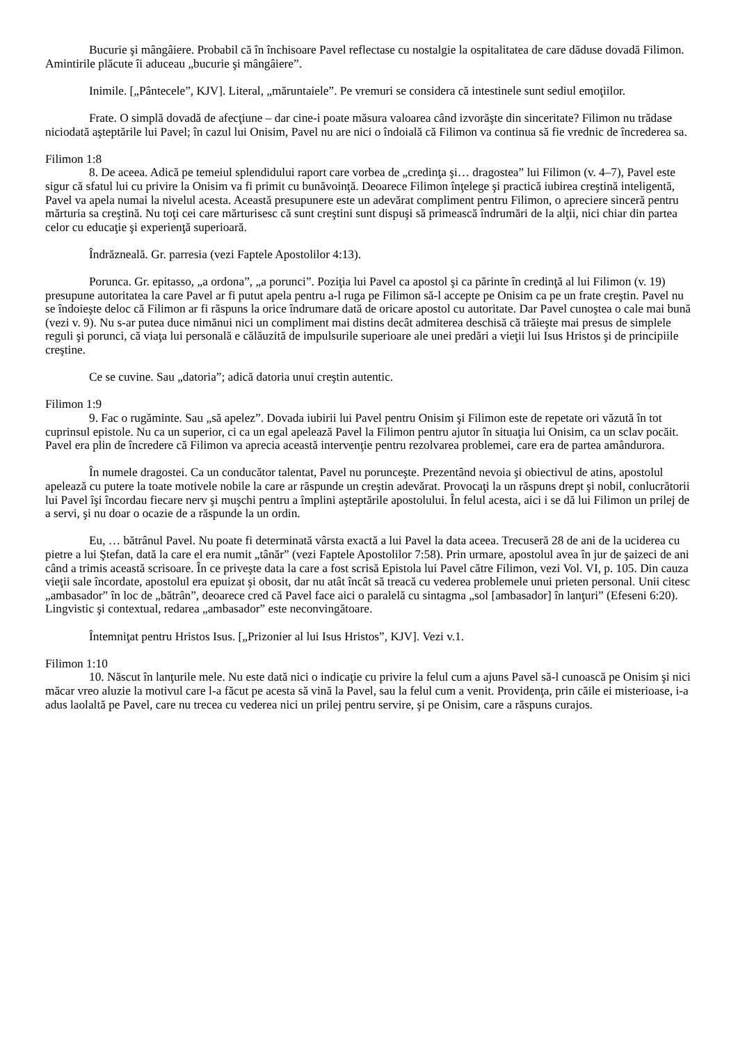Bucurie şi mângâiere. Probabil că în închisoare Pavel reflectase cu nostalgie la ospitalitatea de care dăduse dovadă Filimon. Amintirile plăcute îi aduceau „bucurie şi mângâiere”.
Inimile. [„Pântecele”, KJV]. Literal, „măruntaiele”. Pe vremuri se considera că intestinele sunt sediul emoţiilor.
Frate. O simplă dovadă de afecţiune – dar cine-i poate măsura valoarea când izvorăşte din sinceritate? Filimon nu trădase niciodată aşteptările lui Pavel; în cazul lui Onisim, Pavel nu are nici o îndoială că Filimon va continua să fie vrednic de încrederea sa.
Filimon 1:8
8. De aceea. Adică pe temeiul splendidului raport care vorbea de „credinţa şi… dragostea” lui Filimon (v. 4–7), Pavel este sigur că sfatul lui cu privire la Onisim va fi primit cu bunăvoinţă. Deoarece Filimon înţelege şi practică iubirea creştină inteligentă, Pavel va apela numai la nivelul acesta. Această presupunere este un adevărat compliment pentru Filimon, o apreciere sinceră pentru mărturia sa creştină. Nu toţi cei care mărturisesc că sunt creştini sunt dispuşi să primească îndrumări de la alţii, nici chiar din partea celor cu educaţie şi experienţă superioară.
Îndrăzneală. Gr. parresia (vezi Faptele Apostolilor 4:13).
Porunca. Gr. epitasso, „a ordona”, „a porunci”. Poziţia lui Pavel ca apostol şi ca părinte în credinţă al lui Filimon (v. 19) presupune autoritatea la care Pavel ar fi putut apela pentru a-l ruga pe Filimon să-l accepte pe Onisim ca pe un frate creştin. Pavel nu se îndoieşte deloc că Filimon ar fi răspuns la orice îndrumare dată de oricare apostol cu autoritate. Dar Pavel cunoştea o cale mai bună (vezi v. 9). Nu s-ar putea duce nimănui nici un compliment mai distins decât admiterea deschisă că trăieşte mai presus de simplele reguli şi porunci, că viaţa lui personală e călăuzită de impulsurile superioare ale unei predări a vieţii lui Isus Hristos şi de principiile creştine.
Ce se cuvine. Sau „datoria”; adică datoria unui creştin autentic.
Filimon 1:9
9. Fac o rugăminte. Sau „să apelez”. Dovada iubirii lui Pavel pentru Onisim şi Filimon este de repetate ori văzută în tot cuprinsul epistole. Nu ca un superior, ci ca un egal apelează Pavel la Filimon pentru ajutor în situaţia lui Onisim, ca un sclav pocăit. Pavel era plin de încredere că Filimon va aprecia această intervenţie pentru rezolvarea problemei, care era de partea amândurora.
În numele dragostei. Ca un conducător talentat, Pavel nu porunceşte. Prezentând nevoia şi obiectivul de atins, apostolul apelează cu putere la toate motivele nobile la care ar răspunde un creştin adevărat. Provocaţi la un răspuns drept şi nobil, conlucrătorii lui Pavel îşi încordau fiecare nerv şi muşchi pentru a împlini aşteptările apostolului. În felul acesta, aici i se dă lui Filimon un prilej de a servi, şi nu doar o ocazie de a răspunde la un ordin.
Eu, … bătrânul Pavel. Nu poate fi determinată vârsta exactă a lui Pavel la data aceea. Trecuseră 28 de ani de la uciderea cu pietre a lui Ştefan, dată la care el era numit „tânăr” (vezi Faptele Apostolilor 7:58). Prin urmare, apostolul avea în jur de şaizeci de ani când a trimis această scrisoare. În ce priveşte data la care a fost scrisă Epistola lui Pavel către Filimon, vezi Vol. VI, p. 105. Din cauza vieţii sale încordate, apostolul era epuizat şi obosit, dar nu atât încât să treacă cu vederea problemele unui prieten personal. Unii citesc „ambasador” în loc de „bătrân”, deoarece cred că Pavel face aici o paralelă cu sintagma „sol [ambasador] în lanţuri” (Efeseni 6:20). Lingvistic şi contextual, redarea „ambasador” este neconvingătoare.
Întemniţat pentru Hristos Isus. [„Prizonier al lui Isus Hristos”, KJV]. Vezi v.1.
Filimon 1:10
10. Născut în lanţurile mele. Nu este dată nici o indicaţie cu privire la felul cum a ajuns Pavel să-l cunoască pe Onisim şi nici măcar vreo aluzie la motivul care l-a făcut pe acesta să vină la Pavel, sau la felul cum a venit. Providenţa, prin căile ei misterioase, i-a adus laolaltă pe Pavel, care nu trecea cu vederea nici un prilej pentru servire, şi pe Onisim, care a răspuns curajos.